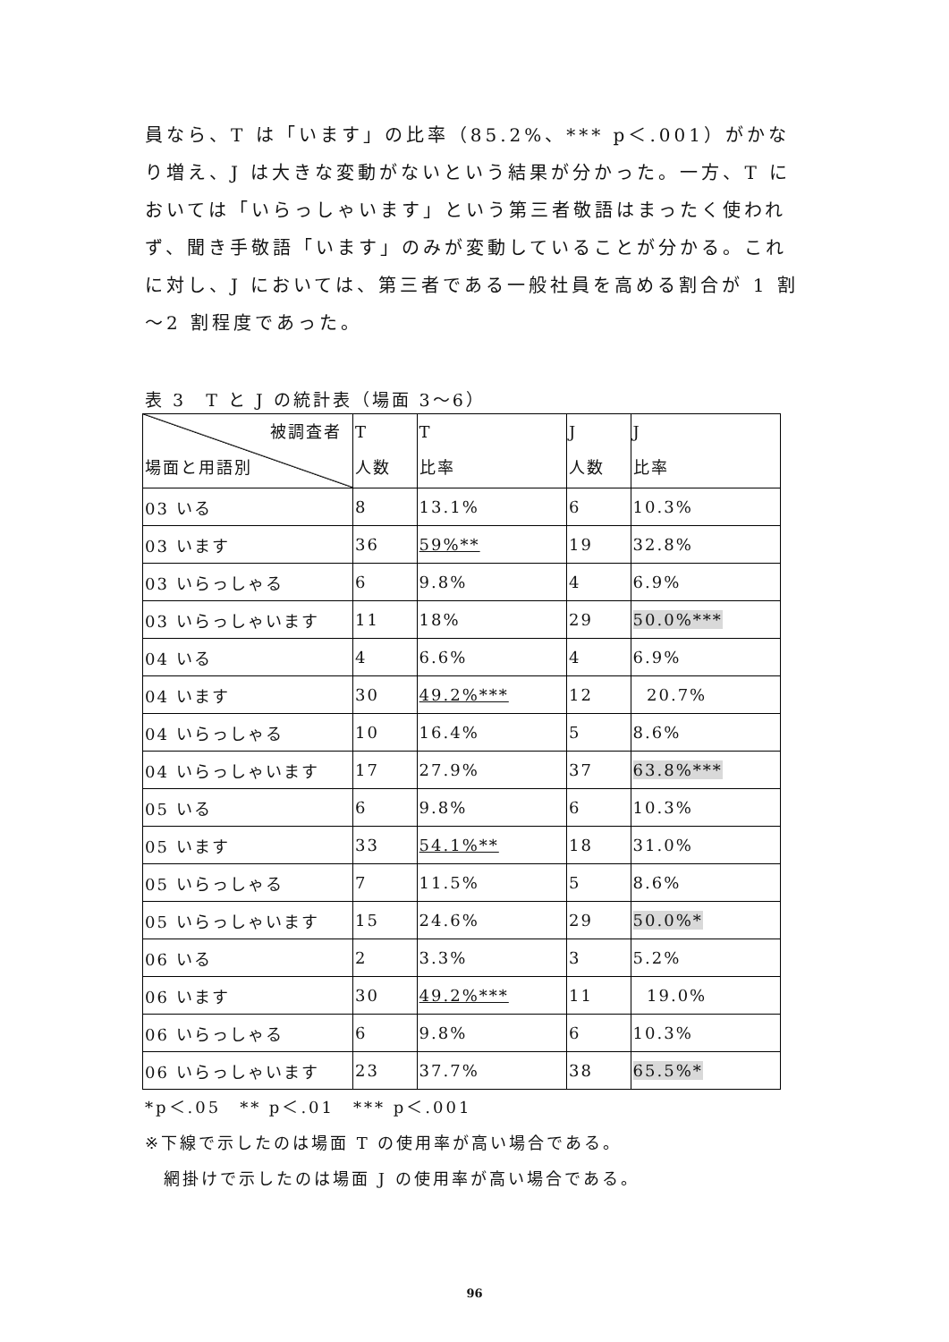員なら、T は「います」の比率（85.2%、*** p＜.001）がかなり増え、J は大きな変動がないという結果が分かった。一方、T においては「いらっしゃいます」という第三者敬語はまったく使われず、聞き手敬語「います」のみが変動していることが分かる。これに対し、J においては、第三者である一般社員を高める割合が 1 割～2 割程度であった。
表 3　T と J の統計表（場面 3～6）
| 被調査者 場面と用語別 | T 人数 | T 比率 | J 人数 | J 比率 |
| 03 いる | 8 | 13.1% | 6 | 10.3% |
| 03 います | 36 | 59%** | 19 | 32.8% |
| 03 いらっしゃる | 6 | 9.8% | 4 | 6.9% |
| 03 いらっしゃいます | 11 | 18% | 29 | 50.0%*** |
| 04 いる | 4 | 6.6% | 4 | 6.9% |
| 04 います | 30 | 49.2%*** | 12 | 20.7% |
| 04 いらっしゃる | 10 | 16.4% | 5 | 8.6% |
| 04 いらっしゃいます | 17 | 27.9% | 37 | 63.8%*** |
| 05 いる | 6 | 9.8% | 6 | 10.3% |
| 05 います | 33 | 54.1%** | 18 | 31.0% |
| 05 いらっしゃる | 7 | 11.5% | 5 | 8.6% |
| 05 いらっしゃいます | 15 | 24.6% | 29 | 50.0%* |
| 06 いる | 2 | 3.3% | 3 | 5.2% |
| 06 います | 30 | 49.2%*** | 11 | 19.0% |
| 06 いらっしゃる | 6 | 9.8% | 6 | 10.3% |
| 06 いらっしゃいます | 23 | 37.7% | 38 | 65.5%* |
*p＜.05　** p＜.01　*** p＜.001
※下線で示したのは場面 T の使用率が高い場合である。
　網掛けで示したのは場面 J の使用率が高い場合である。
96